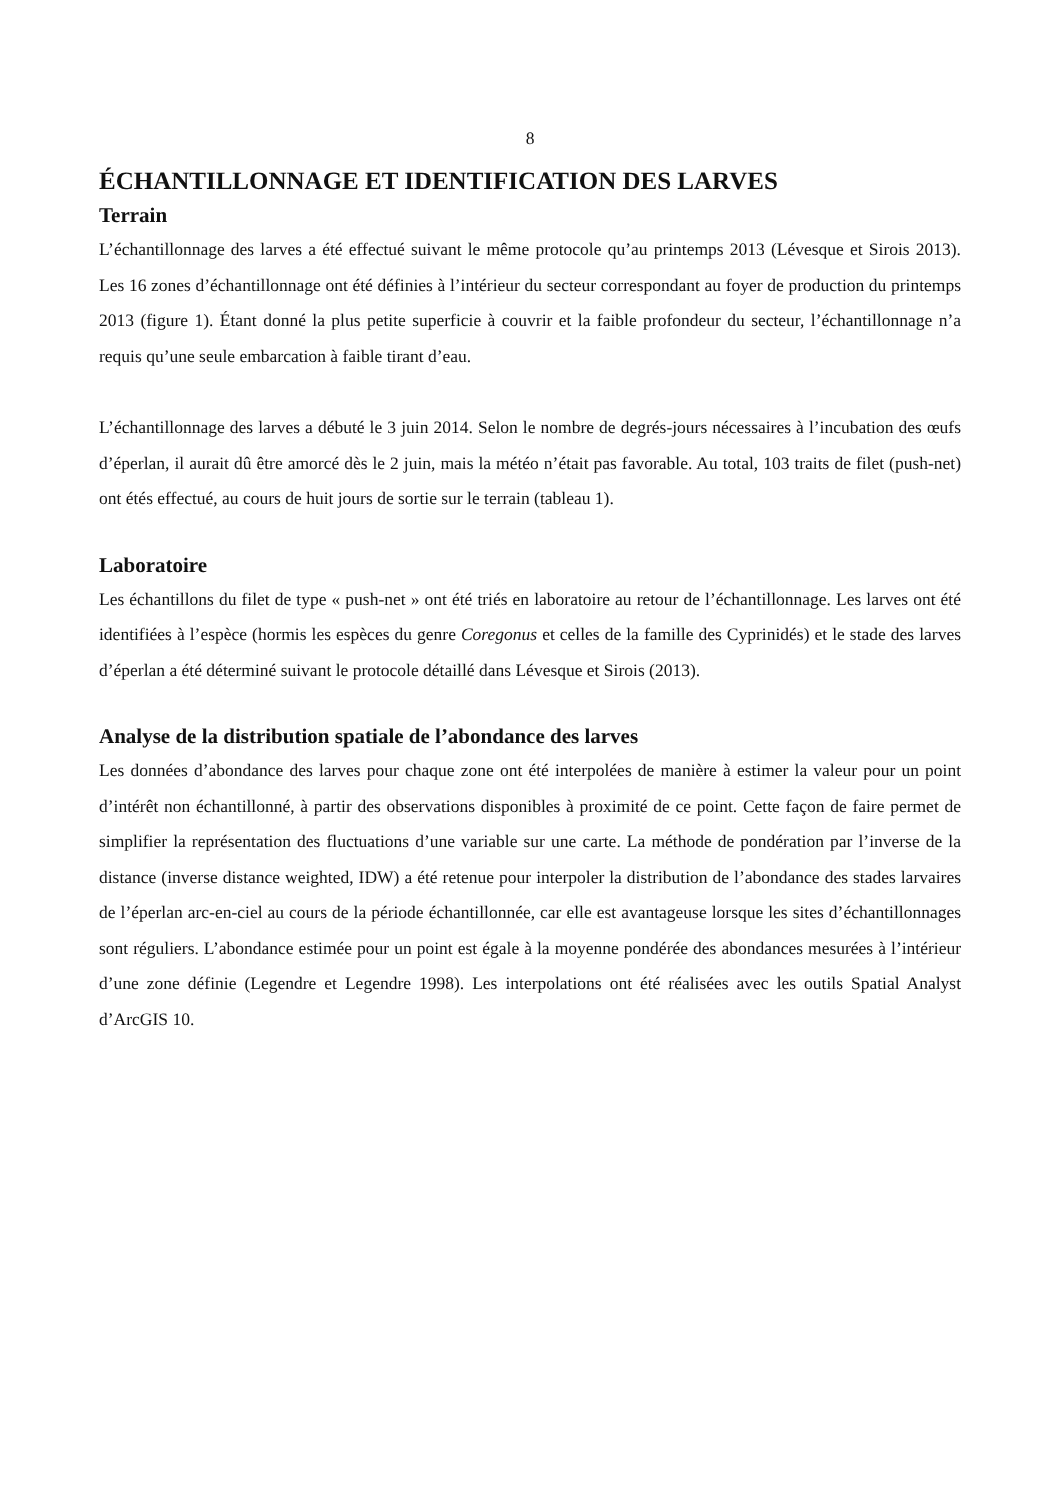8
ÉCHANTILLONNAGE ET IDENTIFICATION DES LARVES
Terrain
L’échantillonnage des larves a été effectué suivant le même protocole qu’au printemps 2013 (Lévesque et Sirois 2013). Les 16 zones d’échantillonnage ont été définies à l’intérieur du secteur correspondant au foyer de production du printemps 2013 (figure 1). Étant donné la plus petite superficie à couvrir et la faible profondeur du secteur, l’échantillonnage n’a requis qu’une seule embarcation à faible tirant d’eau.
L’échantillonnage des larves a débuté le 3 juin 2014. Selon le nombre de degrés-jours nécessaires à l’incubation des œufs d’éperlan, il aurait dû être amorcé dès le 2 juin, mais la météo n’était pas favorable. Au total, 103 traits de filet (push-net) ont étés effectué, au cours de huit jours de sortie sur le terrain (tableau 1).
Laboratoire
Les échantillons du filet de type « push-net » ont été triés en laboratoire au retour de l’échantillonnage. Les larves ont été identifiées à l’espèce (hormis les espèces du genre Coregonus et celles de la famille des Cyprinidés) et le stade des larves d’éperlan a été déterminé suivant le protocole détaillé dans Lévesque et Sirois (2013).
Analyse de la distribution spatiale de l’abondance des larves
Les données d’abondance des larves pour chaque zone ont été interpolées de manière à estimer la valeur pour un point d’intérêt non échantillonné, à partir des observations disponibles à proximité de ce point. Cette façon de faire permet de simplifier la représentation des fluctuations d’une variable sur une carte. La méthode de pondération par l’inverse de la distance (inverse distance weighted, IDW) a été retenue pour interpoler la distribution de l’abondance des stades larvaires de l’éperlan arc-en-ciel au cours de la période échantillonnée, car elle est avantageuse lorsque les sites d’échantillonnages sont réguliers. L’abondance estimée pour un point est égale à la moyenne pondérée des abondances mesurées à l’intérieur d’une zone définie (Legendre et Legendre 1998). Les interpolations ont été réalisées avec les outils Spatial Analyst d’ArcGIS 10.